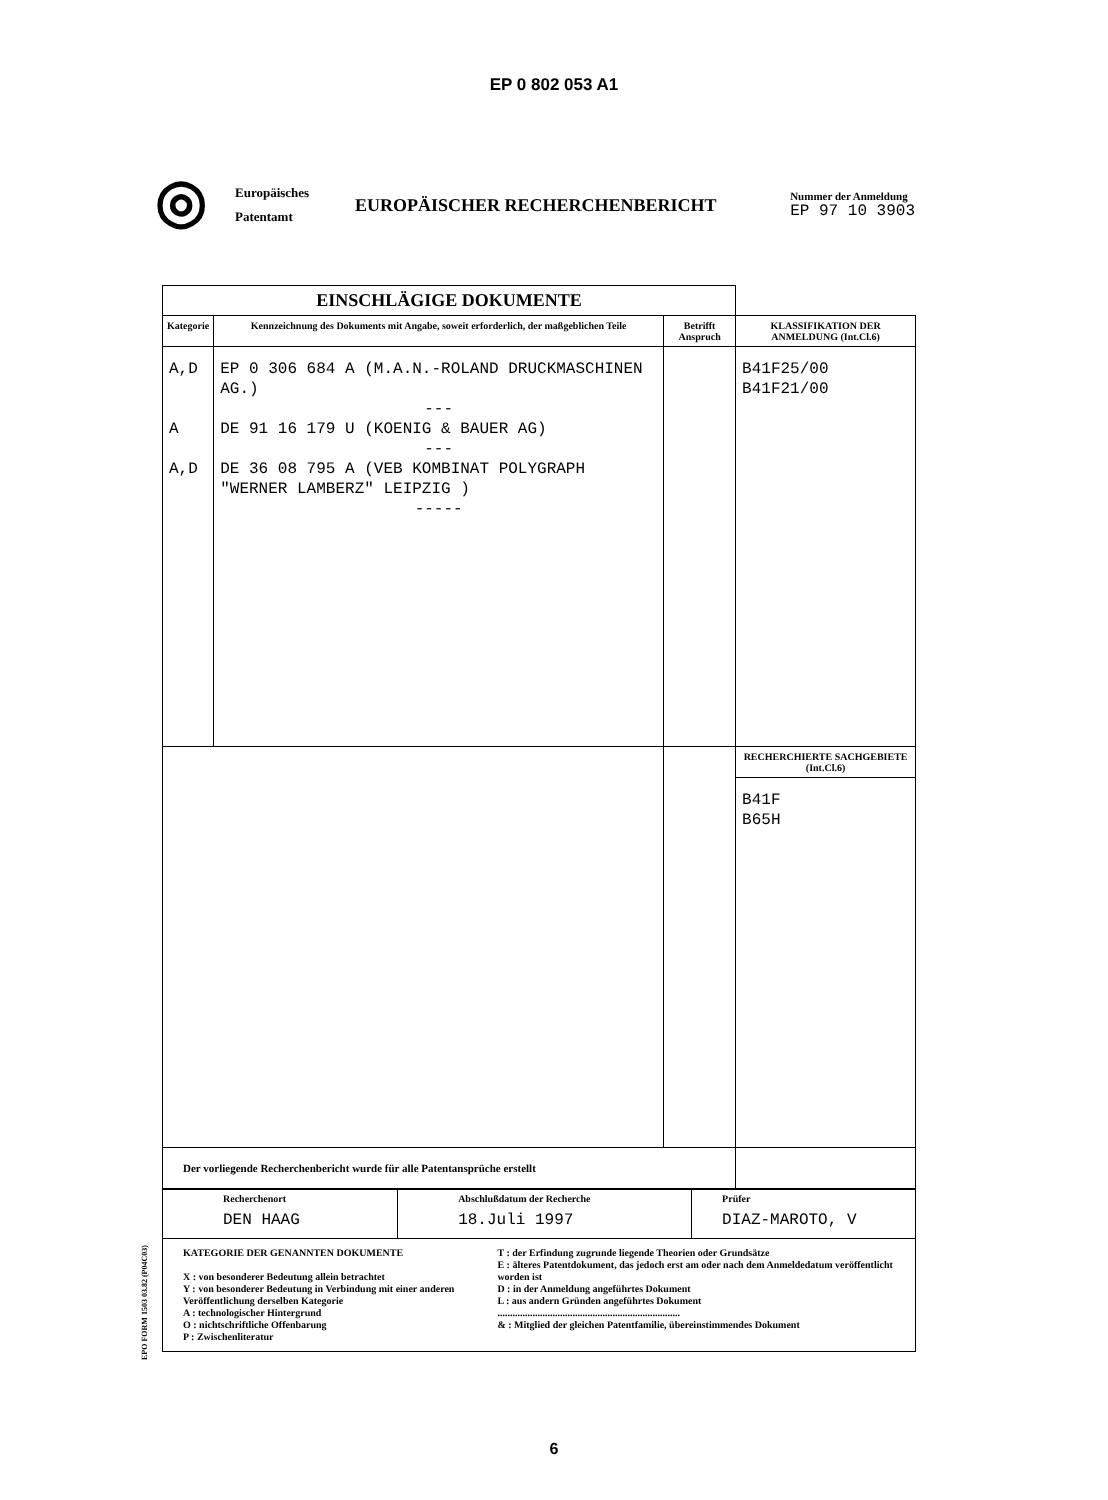EP 0 802 053 A1
◎
Europäisches
Patentamt
EUROPÄISCHER RECHERCHENBERICHT
Nummer der Anmeldung
EP 97 10 3903
| EINSCHLÄGIGE DOKUMENTE | | | |
| --- | --- | --- | --- |
| Kategorie | Kennzeichnung des Dokuments mit Angabe, soweit erforderlich, der maßgeblichen Teile | Betrifft Anspruch | KLASSIFIKATION DER ANMELDUNG (Int.Cl.6) |
| A,D A A,D | EP 0 306 684 A (M.A.N.-ROLAND DRUCKMASCHINEN AG.) --- DE 91 16 179 U (KOENIG & BAUER AG) --- DE 36 08 795 A (VEB KOMBINAT POLYGRAPH "WERNER LAMBERZ" LEIPZIG ) ----- | | B41F25/00 B41F21/00 |
| | | | RECHERCHIERTE SACHGEBIETE (Int.Cl.6) |
| | | | B41F B65H |
| Der vorliegende Recherchenbericht wurde für alle Patentansprüche erstellt | | | |
| Recherchenort DEN HAAG | Abschlußdatum der Recherche 18.Juli 1997 | Prüfer DIAZ-MAROTO, V |
| KATEGORIE DER GENANNTEN DOKUMENTE X : von besonderer Bedeutung allein betrachtet Y : von besonderer Bedeutung in Verbindung mit einer anderen Veröffentlichung derselben Kategorie A : technologischer Hintergrund O : nichtschriftliche Offenbarung P : Zwischenliteratur T : der Erfindung zugrunde liegende Theorien oder Grundsätze E : älteres Patentdokument, das jedoch erst am oder nach dem Anmeldedatum veröffentlicht worden ist D : in der Anmeldung angeführtes Dokument L : aus andern Gründen angeführtes Dokument ......................................................................... & : Mitglied der gleichen Patentfamilie, übereinstimmendes Dokument | | |
EPO FORM 1503 03.82 (P04C03)
6